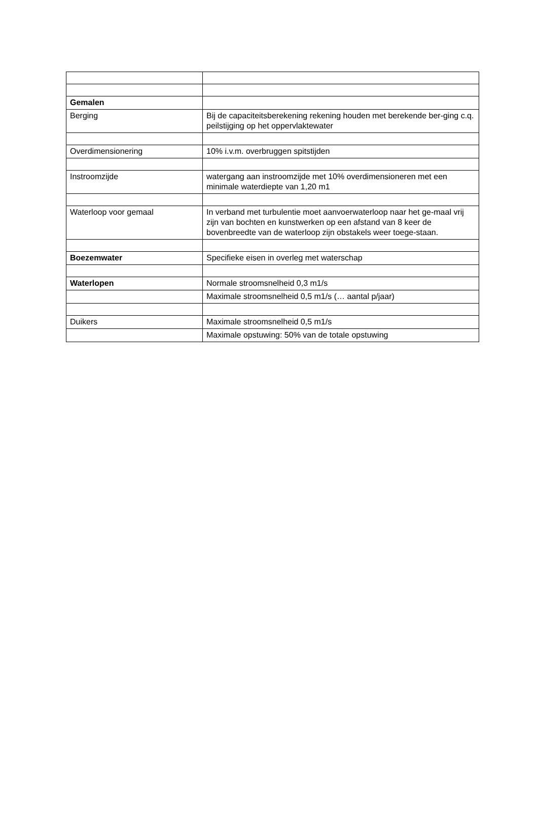| Gemalen | |
| Berging | Bij de capaciteitsberekening rekening houden met berekende ber-ging c.q. peilstijging op het oppervlaktewater |
| Overdimensionering | 10% i.v.m. overbruggen spitstijden |
| Instroomzijde | watergang aan instroomzijde met 10% overdimensioneren met een minimale waterdiepte van 1,20 m1 |
| Waterloop voor gemaal | In verband met turbulentie moet aanvoerwaterloop naar het ge-maal vrij zijn van bochten en kunstwerken op een afstand van 8 keer de bovenbreedte van de waterloop zijn obstakels weer toege-staan. |
| Boezemwater | Specifieke eisen in overleg met waterschap |
| Waterlopen | Normale stroomsnelheid 0,3 m1/s |
| | Maximale stroomsnelheid 0,5 m1/s (… aantal p/jaar) |
| Duikers | Maximale stroomsnelheid 0,5 m1/s |
| | Maximale opstuwing: 50% van de totale opstuwing |